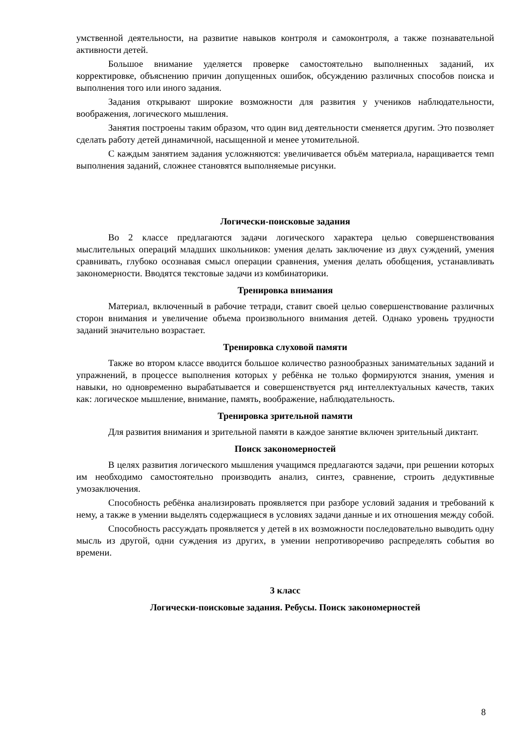умственной деятельности, на развитие навыков контроля и самоконтроля, а также познавательной активности детей.
Большое внимание уделяется проверке самостоятельно выполненных заданий, их корректировке, объяснению причин допущенных ошибок, обсуждению различных способов поиска и выполнения того или иного задания.
Задания открывают широкие возможности для развития у учеников наблюдательности, воображения, логического мышления.
Занятия построены таким образом, что один вид деятельности сменяется другим. Это позволяет сделать работу детей динамичной, насыщенной и менее утомительной.
С каждым занятием задания усложняются: увеличивается объём материала, наращивается темп выполнения заданий, сложнее становятся выполняемые рисунки.
Логически-поисковые задания
Во 2 классе предлагаются задачи логического характера целью совершенствования мыслительных операций младших школьников: умения делать заключение из двух суждений, умения сравнивать, глубоко осознавая смысл операции сравнения, умения делать обобщения, устанавливать закономерности. Вводятся текстовые задачи из комбинаторики.
Тренировка внимания
Материал, включенный в рабочие тетради, ставит своей целью совершенствование различных сторон внимания и увеличение объема произвольного внимания детей. Однако уровень трудности заданий значительно возрастает.
Тренировка слуховой памяти
Также во втором классе вводится большое количество разнообразных занимательных заданий и упражнений, в процессе выполнения которых у ребёнка не только формируются знания, умения и навыки, но одновременно вырабатывается и совершенствуется ряд интеллектуальных качеств, таких как: логическое мышление, внимание, память, воображение, наблюдательность.
Тренировка зрительной памяти
Для развития внимания и зрительной памяти в каждое занятие включен зрительный диктант.
Поиск закономерностей
В целях развития логического мышления учащимся предлагаются задачи, при решении которых им необходимо самостоятельно производить анализ, синтез, сравнение, строить дедуктивные умозаключения.
Способность ребёнка анализировать проявляется при разборе условий задания и требований к нему, а также в умении выделять содержащиеся в условиях задачи данные и их отношения между собой.
Способность рассуждать проявляется у детей в их возможности последовательно выводить одну мысль из другой, одни суждения из других, в умении непротиворечиво распределять события во времени.
3 класс
Логически-поисковые задания. Ребусы. Поиск закономерностей
8